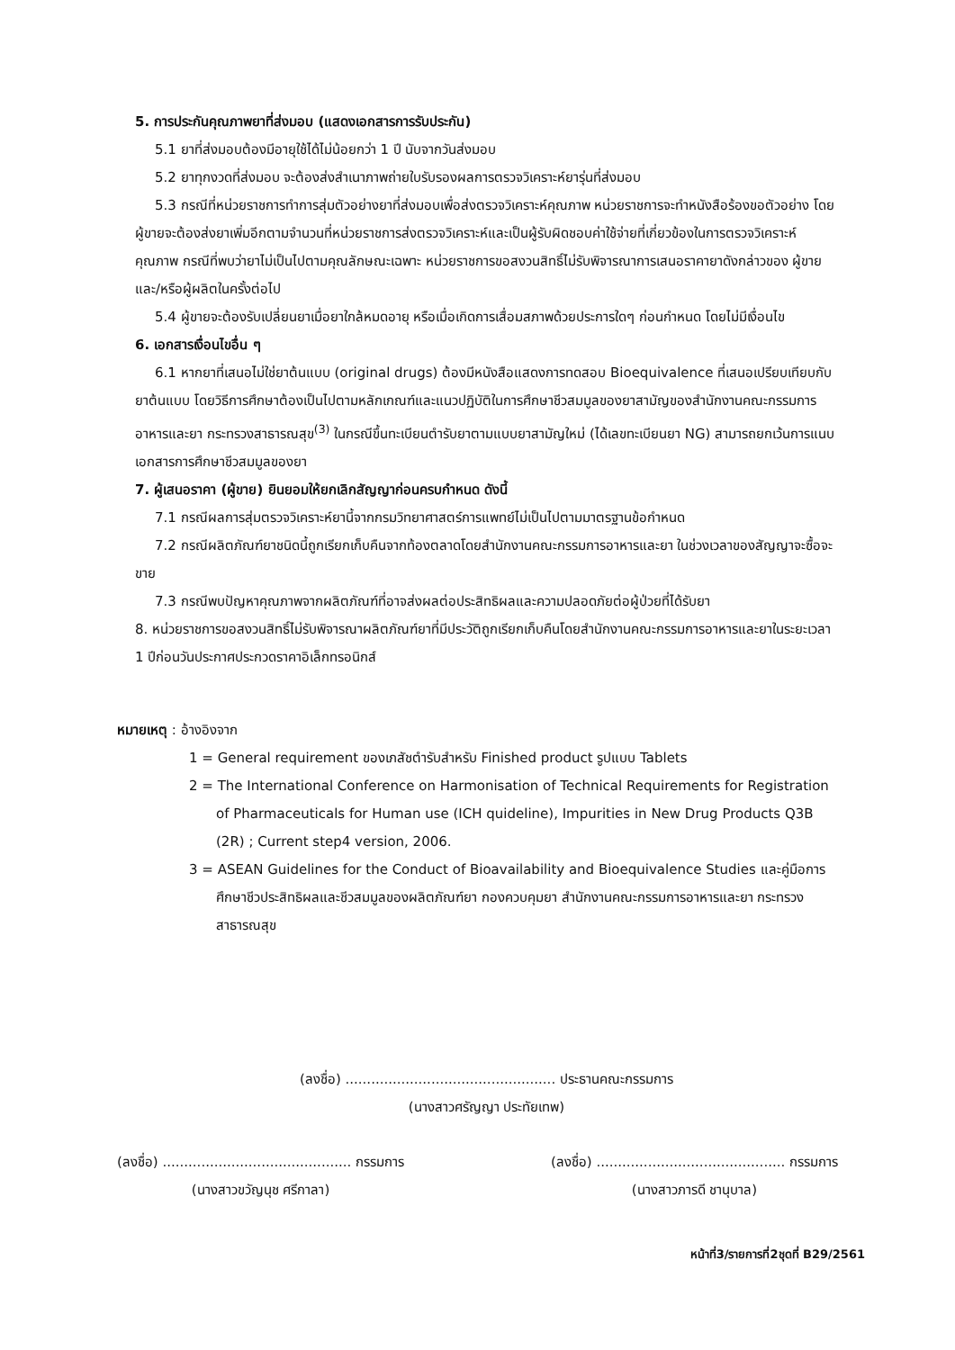5. การประกันคุณภาพยาที่ส่งมอบ (แสดงเอกสารการรับประกัน)
5.1 ยาที่ส่งมอบต้องมีอายุใช้ได้ไม่น้อยกว่า 1 ปี นับจากวันส่งมอบ
5.2 ยาทุกงวดที่ส่งมอบ จะต้องส่งสำเนาภาพถ่ายใบรับรองผลการตรวจวิเคราะห์ยารุ่นที่ส่งมอบ
5.3 กรณีที่หน่วยราชการทำการสุ่มตัวอย่างยาที่ส่งมอบเพื่อส่งตรวจวิเคราะห์คุณภาพ หน่วยราชการจะทำหนังสือร้องขอตัวอย่าง โดยผู้ขายจะต้องส่งยาเพิ่มอีกตามจำนวนที่หน่วยราชการส่งตรวจวิเคราะห์และเป็นผู้รับผิดชอบค่าใช้จ่ายที่เกี่ยวข้องในการตรวจวิเคราะห์คุณภาพ กรณีที่พบว่ายาไม่เป็นไปตามคุณลักษณะเฉพาะ หน่วยราชการขอสงวนสิทธิ์ไม่รับพิจารณาการเสนอราคายาดังกล่าวของ ผู้ขายและ/หรือผู้ผลิตในครั้งต่อไป
5.4 ผู้ขายจะต้องรับเปลี่ยนยาเมื่อยาใกล้หมดอายุ หรือเมื่อเกิดการเสื่อมสภาพด้วยประการใดๆ ก่อนกำหนด โดยไม่มีเงื่อนไข
6. เอกสารเงื่อนไขอื่น ๆ
6.1 หากยาที่เสนอไม่ใช่ยาต้นแบบ (original drugs) ต้องมีหนังสือแสดงการทดสอบ Bioequivalence ที่เสนอเปรียบเทียบกับยาต้นแบบ โดยวิธีการศึกษาต้องเป็นไปตามหลักเกณฑ์และแนวปฏิบัติในการศึกษาชีวสมมูลของยาสามัญของสำนักงานคณะกรรมการอาหารและยา กระทรวงสาธารณสุข<sup>(3)</sup> ในกรณีขึ้นทะเบียนตำรับยาตามแบบยาสามัญใหม่ (ได้เลขทะเบียนยา NG) สามารถยกเว้นการแนบเอกสารการศึกษาชีวสมมูลของยา
7. ผู้เสนอราคา (ผู้ขาย) ยินยอมให้ยกเลิกสัญญาก่อนครบกำหนด ดังนี้
7.1 กรณีผลการสุ่มตรวจวิเคราะห์ยานี้จากกรมวิทยาศาสตร์การแพทย์ไม่เป็นไปตามมาตรฐานข้อกำหนด
7.2 กรณีผลิตภัณฑ์ยาชนิดนี้ถูกเรียกเก็บคืนจากท้องตลาดโดยสำนักงานคณะกรรมการอาหารและยา ในช่วงเวลาของสัญญาจะซื้อจะขาย
7.3 กรณีพบปัญหาคุณภาพจากผลิตภัณฑ์ที่อาจส่งผลต่อประสิทธิผลและความปลอดภัยต่อผู้ป่วยที่ได้รับยา
8. หน่วยราชการขอสงวนสิทธิ์ไม่รับพิจารณาผลิตภัณฑ์ยาที่มีประวัติถูกเรียกเก็บคืนโดยสำนักงานคณะกรรมการอาหารและยาในระยะเวลา 1 ปีก่อนวันประกาศประกวดราคาอิเล็กทรอนิกส์
หมายเหตุ : อ้างอิงจาก
1 = General requirement ของเภสัชตำรับสำหรับ Finished product รูปแบบ Tablets
2 = The International Conference on Harmonisation of Technical Requirements for Registration of Pharmaceuticals for Human use (ICH quideline), Impurities in New Drug Products Q3B (2R) ; Current step4 version, 2006.
3 = ASEAN Guidelines for the Conduct of Bioavailability and Bioequivalence Studies และคู่มือการศึกษาชีวประสิทธิผลและชีวสมมูลของผลิตภัณฑ์ยา กองควบคุมยา สำนักงานคณะกรรมการอาหารและยา กระทรวงสาธารณสุข
(ลงชื่อ) ................................................. ประธานคณะกรรมการ
(นางสาวศรัญญา ประทัยเทพ)
(ลงชื่อ) ............................................ กรรมการ
(นางสาวขวัญนุช ศรีกาลา)
(ลงชื่อ) ............................................ กรรมการ
(นางสาวภารดี ชานุบาล)
หน้าที่3/รายการที่2ชุดที่ B29/2561